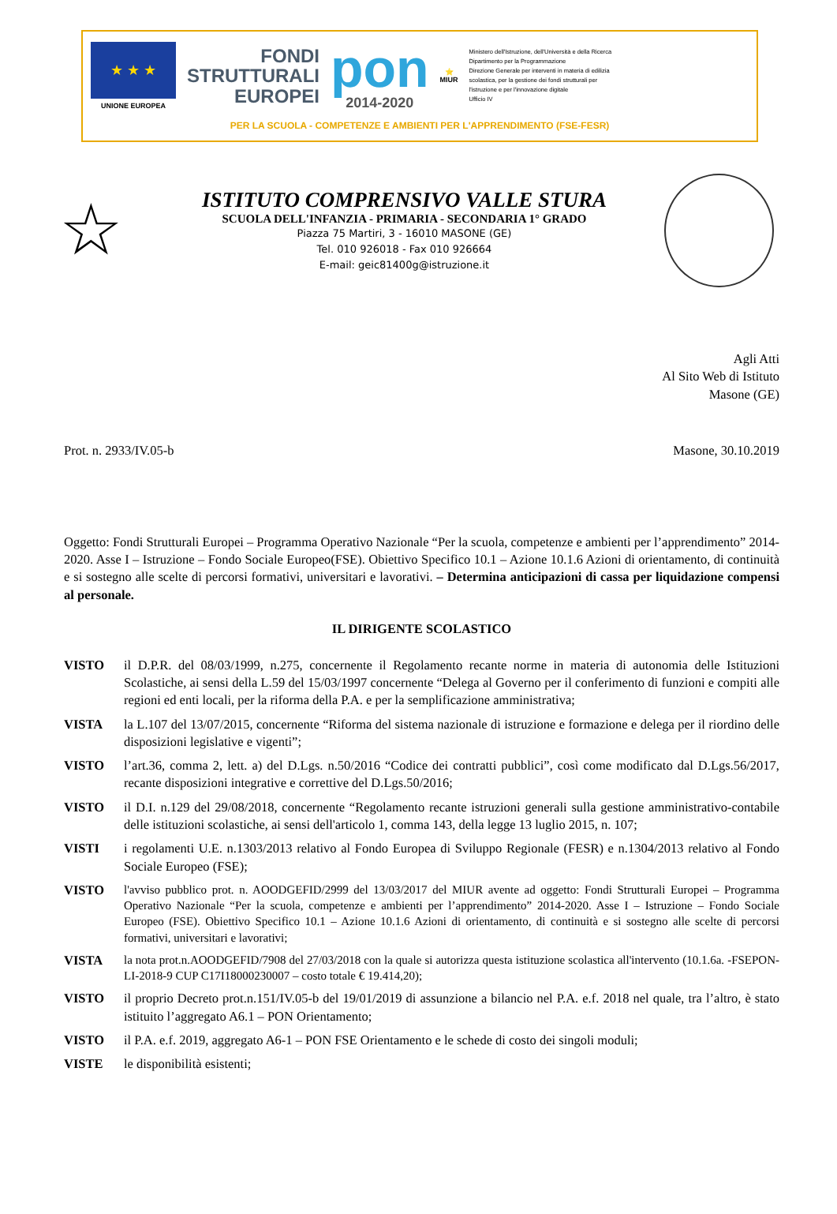★ ★ ★
UNIONE EUROPEA
FONDI
STRUTTURALI
EUROPEI
pon
2014-2020
⭐
MIUR
Ministero dell'Istruzione, dell'Università e della Ricerca
Dipartimento per la Programmazione
Direzione Generale per interventi in materia di edilizia
scolastica, per la gestione dei fondi strutturali per
l'istruzione e per l'innovazione digitale
Ufficio IV
PER LA SCUOLA - COMPETENZE E AMBIENTI PER L'APPRENDIMENTO (FSE-FESR)
☆
ISTITUTO COMPRENSIVO VALLE STURA
SCUOLA DELL'INFANZIA - PRIMARIA - SECONDARIA 1° GRADO
Piazza 75 Martiri, 3 - 16010 MASONE (GE)
Tel. 010 926018 - Fax 010 926664
E-mail: geic81400g@istruzione.it
Agli Atti
Al Sito Web di Istituto
Masone (GE)
Prot. n. 2933/IV.05-b Masone, 30.10.2019
Oggetto: Fondi Strutturali Europei – Programma Operativo Nazionale “Per la scuola, competenze e ambienti per l’apprendimento” 2014-2020. Asse I – Istruzione – Fondo Sociale Europeo(FSE). Obiettivo Specifico 10.1 – Azione 10.1.6 Azioni di orientamento, di continuità e si sostegno alle scelte di percorsi formativi, universitari e lavorativi. – Determina anticipazioni di cassa per liquidazione compensi al personale.
IL DIRIGENTE SCOLASTICO
VISTO il D.P.R. del 08/03/1999, n.275, concernente il Regolamento recante norme in materia di autonomia delle Istituzioni Scolastiche, ai sensi della L.59 del 15/03/1997 concernente “Delega al Governo per il conferimento di funzioni e compiti alle regioni ed enti locali, per la riforma della P.A. e per la semplificazione amministrativa;
VISTA la L.107 del 13/07/2015, concernente “Riforma del sistema nazionale di istruzione e formazione e delega per il riordino delle disposizioni legislative e vigenti”;
VISTO l’art.36, comma 2, lett. a) del D.Lgs. n.50/2016 “Codice dei contratti pubblici”, così come modificato dal D.Lgs.56/2017, recante disposizioni integrative e correttive del D.Lgs.50/2016;
VISTO il D.I. n.129 del 29/08/2018, concernente “Regolamento recante istruzioni generali sulla gestione amministrativo-contabile delle istituzioni scolastiche, ai sensi dell'articolo 1, comma 143, della legge 13 luglio 2015, n. 107;
VISTI i regolamenti U.E. n.1303/2013 relativo al Fondo Europea di Sviluppo Regionale (FESR) e n.1304/2013 relativo al Fondo Sociale Europeo (FSE);
VISTO l'avviso pubblico prot. n. AOODGEFID/2999 del 13/03/2017 del MIUR avente ad oggetto: Fondi Strutturali Europei – Programma Operativo Nazionale “Per la scuola, competenze e ambienti per l’apprendimento” 2014-2020. Asse I – Istruzione – Fondo Sociale Europeo (FSE). Obiettivo Specifico 10.1 – Azione 10.1.6 Azioni di orientamento, di continuità e si sostegno alle scelte di percorsi formativi, universitari e lavorativi;
VISTA la nota prot.n.AOODGEFID/7908 del 27/03/2018 con la quale si autorizza questa istituzione scolastica all'intervento (10.1.6a. -FSEPON-LI-2018-9 CUP C17I18000230007 – costo totale € 19.414,20);
VISTO il proprio Decreto prot.n.151/IV.05-b del 19/01/2019 di assunzione a bilancio nel P.A. e.f. 2018 nel quale, tra l’altro, è stato istituito l’aggregato A6.1 – PON Orientamento;
VISTO il P.A. e.f. 2019, aggregato A6-1 – PON FSE Orientamento e le schede di costo dei singoli moduli;
VISTE le disponibilità esistenti;